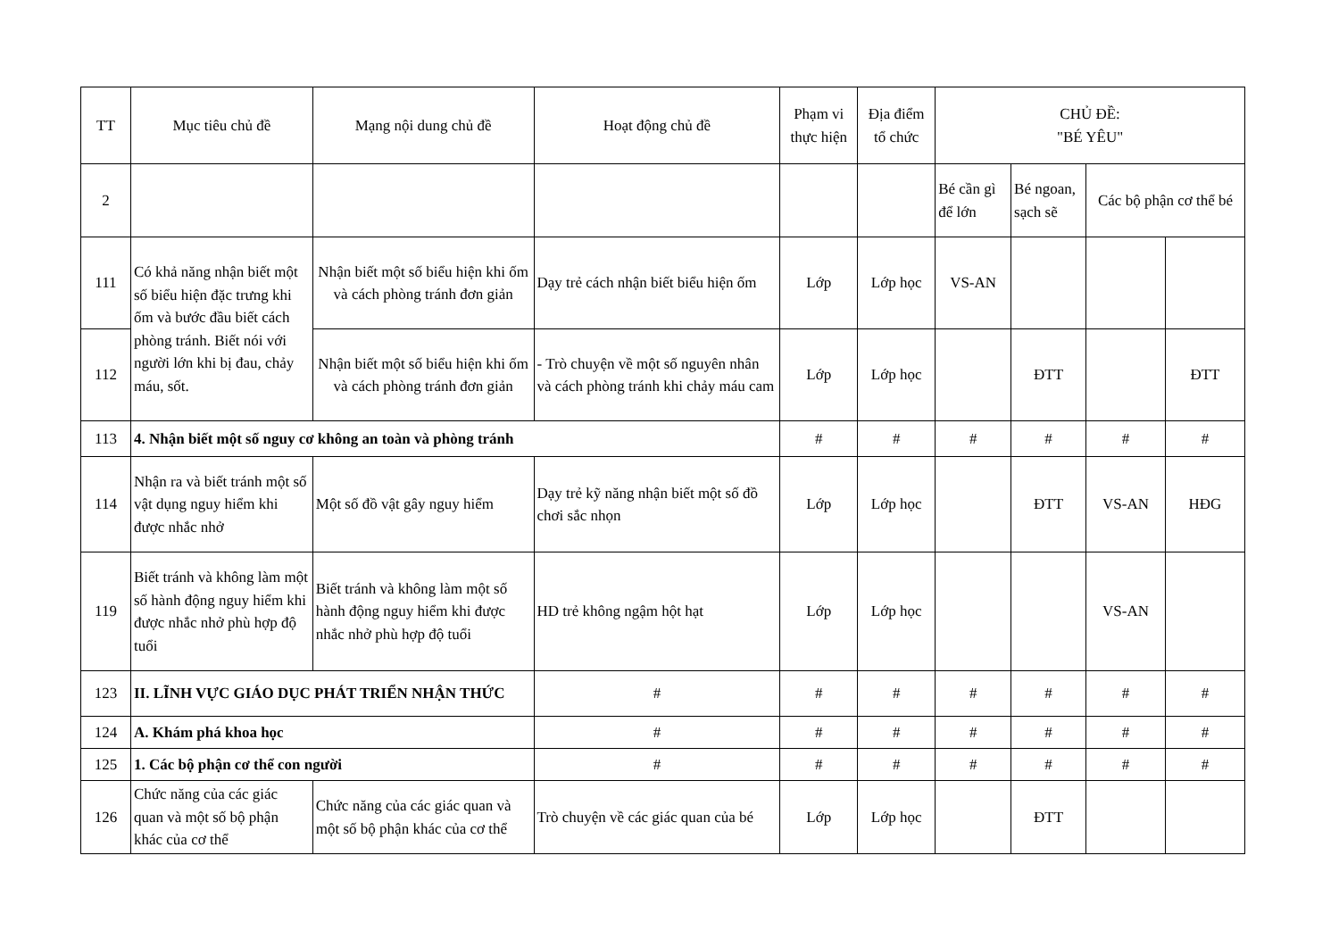| TT | Mục tiêu chủ đề | Mạng nội dung chủ đề | Hoạt động chủ đề | Phạm vi thực hiện | Địa điểm tổ chức | CHỦ ĐỀ: "BÉ YÊU" | | | |
| --- | --- | --- | --- | --- | --- | --- | --- | --- | --- |
| 2 | | | | | | Bé cần gì để lớn | Bé ngoan, sạch sẽ | Các bộ phận cơ thể bé | |
| 111 | Có khả năng nhận biết một số biểu hiện đặc trưng khi ốm và bước đầu biết cách phòng tránh. Biết nói với người lớn khi bị đau, chảy máu, sốt. | Nhận biết một số biểu hiện khi ốm và cách phòng tránh đơn giản | Dạy trẻ cách nhận biết biểu hiện ốm | Lớp | Lớp học | VS-AN | | | |
| 112 | | Nhận biết một số biểu hiện khi ốm và cách phòng tránh đơn giản | - Trò chuyện về một số nguyên nhân và cách phòng tránh khi chảy máu cam | Lớp | Lớp học | | ĐTT | | ĐTT |
| 113 | 4. Nhận biết một số nguy cơ không an toàn và phòng tránh | | | # | # | # | # | # | # |
| 114 | Nhận ra và biết tránh một số vật dụng nguy hiểm khi được nhắc nhở | Một số đồ vật gây nguy hiểm | Dạy trẻ kỹ năng nhận biết một số đồ chơi sắc nhọn | Lớp | Lớp học | | ĐTT | VS-AN | HĐG |
| 119 | Biết tránh và không làm một số hành động nguy hiểm khi được nhắc nhở phù hợp độ tuổi | Biết tránh và không làm một số hành động nguy hiểm khi được nhắc nhở phù hợp độ tuổi | HD trẻ không ngậm hột hạt | Lớp | Lớp học | | | VS-AN | |
| 123 | II. LĨNH VỰC GIÁO DỤC PHÁT TRIỂN NHẬN THỨC | | # | # | # | # | # | # | # |
| 124 | A. Khám phá khoa học | | # | # | # | # | # | # | # |
| 125 | 1. Các bộ phận cơ thể con người | | # | # | # | # | # | # | # |
| 126 | Chức năng của các giác quan và một số bộ phận khác của cơ thể | Chức năng của các giác quan và một số bộ phận khác của cơ thể | Trò chuyện về các giác quan của bé | Lớp | Lớp học | | ĐTT | | |